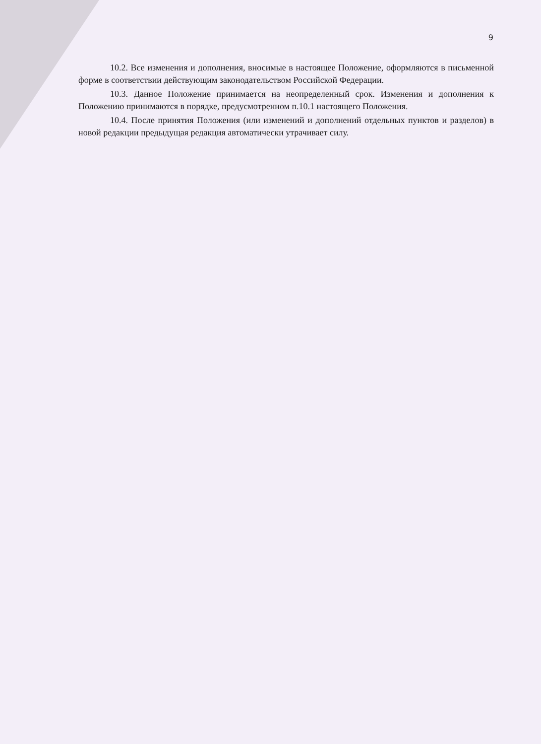9
10.2. Все изменения и дополнения, вносимые в настоящее Положение, оформляются в письменной форме в соответствии действующим законодательством Российской Федерации.
10.3. Данное Положение принимается на неопределенный срок. Изменения и дополнения к Положению принимаются в порядке, предусмотренном п.10.1 настоящего Положения.
10.4. После принятия Положения (или изменений и дополнений отдельных пунктов и разделов) в новой редакции предыдущая редакция автоматически утрачивает силу.